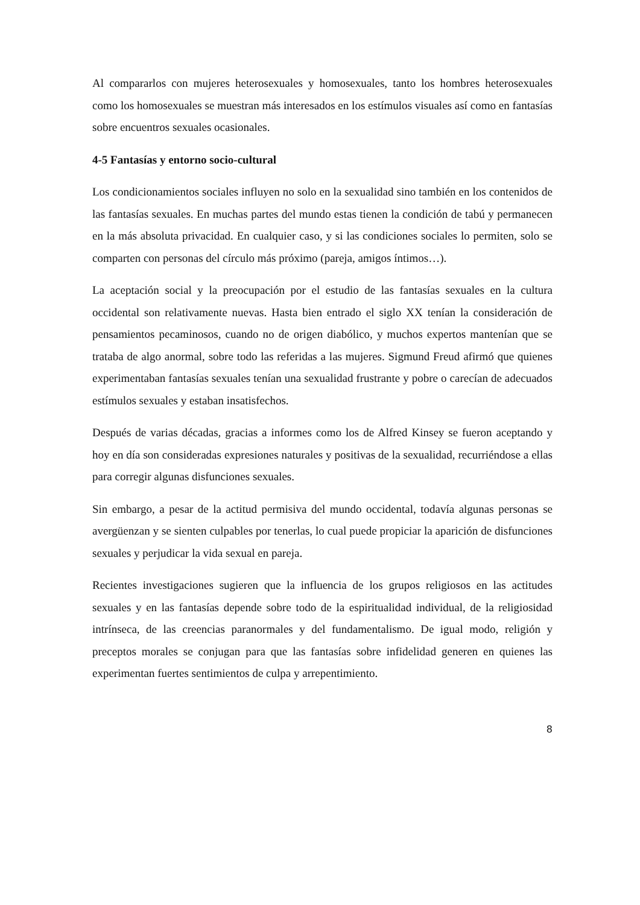Al compararlos con mujeres heterosexuales y homosexuales, tanto los hombres heterosexuales como los homosexuales se muestran más interesados en los estímulos visuales así como en fantasías sobre encuentros sexuales ocasionales.
4-5 Fantasías y entorno socio-cultural
Los condicionamientos sociales influyen no solo en la sexualidad sino también en los contenidos de las fantasías sexuales. En muchas partes del mundo estas tienen la condición de tabú y permanecen en la más absoluta privacidad. En cualquier caso, y si las condiciones sociales lo permiten, solo se comparten con personas del círculo más próximo (pareja, amigos íntimos…).
La aceptación social y la preocupación por el estudio de las fantasías sexuales en la cultura occidental son relativamente nuevas. Hasta bien entrado el siglo XX tenían la consideración de pensamientos pecaminosos, cuando no de origen diabólico, y muchos expertos mantenían que se trataba de algo anormal, sobre todo las referidas a las mujeres. Sigmund Freud afirmó que quienes experimentaban fantasías sexuales tenían una sexualidad frustrante y pobre o carecían de adecuados estímulos sexuales y estaban insatisfechos.
Después de varias décadas, gracias a informes como los de Alfred Kinsey se fueron aceptando y hoy en día son consideradas expresiones naturales y positivas de la sexualidad, recurriéndose a ellas para corregir algunas disfunciones sexuales.
Sin embargo, a pesar de la actitud permisiva del mundo occidental, todavía algunas personas se avergüenzan y se sienten culpables por tenerlas, lo cual puede propiciar la aparición de disfunciones sexuales y perjudicar la vida sexual en pareja.
Recientes investigaciones sugieren que la influencia de los grupos religiosos en las actitudes sexuales y en las fantasías depende sobre todo de la espiritualidad individual, de la religiosidad intrínseca, de las creencias paranormales y del fundamentalismo. De igual modo, religión y preceptos morales se conjugan para que las fantasías sobre infidelidad generen en quienes las experimentan fuertes sentimientos de culpa y arrepentimiento.
8